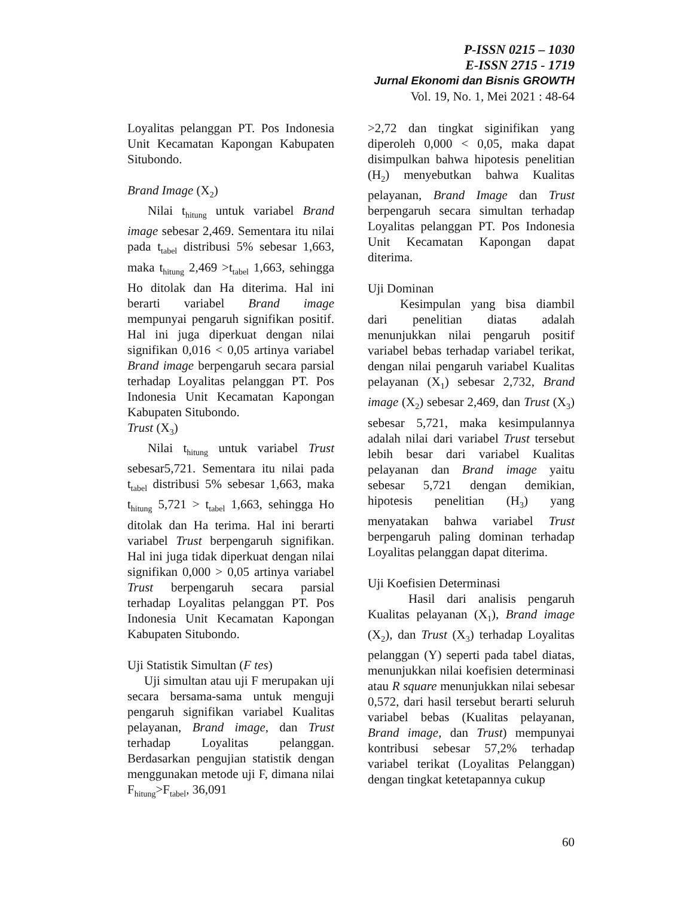P-ISSN 0215 – 1030
E-ISSN 2715 - 1719
Jurnal Ekonomi dan Bisnis GROWTH
Vol. 19, No. 1, Mei 2021 : 48-64
Loyalitas pelanggan PT. Pos Indonesia Unit Kecamatan Kapongan Kabupaten Situbondo.
Brand Image (X<sub>2</sub>)
Nilai t<sub>hitung</sub> untuk variabel Brand image sebesar 2,469. Sementara itu nilai pada t<sub>tabel</sub> distribusi 5% sebesar 1,663, maka t<sub>hitung</sub> 2,469 >t<sub>tabel</sub> 1,663, sehingga Ho ditolak dan Ha diterima. Hal ini berarti variabel Brand image mempunyai pengaruh signifikan positif. Hal ini juga diperkuat dengan nilai signifikan 0,016 < 0,05 artinya variabel Brand image berpengaruh secara parsial terhadap Loyalitas pelanggan PT. Pos Indonesia Unit Kecamatan Kapongan Kabupaten Situbondo.
Trust (X<sub>3</sub>)
Nilai t<sub>hitung</sub> untuk variabel Trust sebesar5,721. Sementara itu nilai pada t<sub>tabel</sub> distribusi 5% sebesar 1,663, maka t<sub>hitung</sub> 5,721 > t<sub>tabel</sub> 1,663, sehingga Ho ditolak dan Ha terima. Hal ini berarti variabel Trust berpengaruh signifikan. Hal ini juga tidak diperkuat dengan nilai signifikan 0,000 > 0,05 artinya variabel Trust berpengaruh secara parsial terhadap Loyalitas pelanggan PT. Pos Indonesia Unit Kecamatan Kapongan Kabupaten Situbondo.
Uji Statistik Simultan (F tes)
Uji simultan atau uji F merupakan uji secara bersama-sama untuk menguji pengaruh signifikan variabel Kualitas pelayanan, Brand image, dan Trust terhadap Loyalitas pelanggan. Berdasarkan pengujian statistik dengan menggunakan metode uji F, dimana nilai F<sub>hitung</sub>>F<sub>tabel</sub>, 36,091
>2,72 dan tingkat siginifikan yang diperoleh 0,000 < 0,05, maka dapat disimpulkan bahwa hipotesis penelitian (H<sub>2</sub>) menyebutkan bahwa Kualitas pelayanan, Brand Image dan Trust berpengaruh secara simultan terhadap Loyalitas pelanggan PT. Pos Indonesia Unit Kecamatan Kapongan dapat diterima.
Uji Dominan
Kesimpulan yang bisa diambil dari penelitian diatas adalah menunjukkan nilai pengaruh positif variabel bebas terhadap variabel terikat, dengan nilai pengaruh variabel Kualitas pelayanan (X<sub>1</sub>) sebesar 2,732, Brand image (X<sub>2</sub>) sebesar 2,469, dan Trust (X<sub>3</sub>) sebesar 5,721, maka kesimpulannya adalah nilai dari variabel Trust tersebut lebih besar dari variabel Kualitas pelayanan dan Brand image yaitu sebesar 5,721 dengan demikian, hipotesis penelitian (H<sub>3</sub>) yang menyatakan bahwa variabel Trust berpengaruh paling dominan terhadap Loyalitas pelanggan dapat diterima.
Uji Koefisien Determinasi
Hasil dari analisis pengaruh Kualitas pelayanan (X<sub>1</sub>), Brand image (X<sub>2</sub>), dan Trust (X<sub>3</sub>) terhadap Loyalitas pelanggan (Y) seperti pada tabel diatas, menunjukkan nilai koefisien determinasi atau R square menunjukkan nilai sebesar 0,572, dari hasil tersebut berarti seluruh variabel bebas (Kualitas pelayanan, Brand image, dan Trust) mempunyai kontribusi sebesar 57,2% terhadap variabel terikat (Loyalitas Pelanggan) dengan tingkat ketetapannya cukup
60